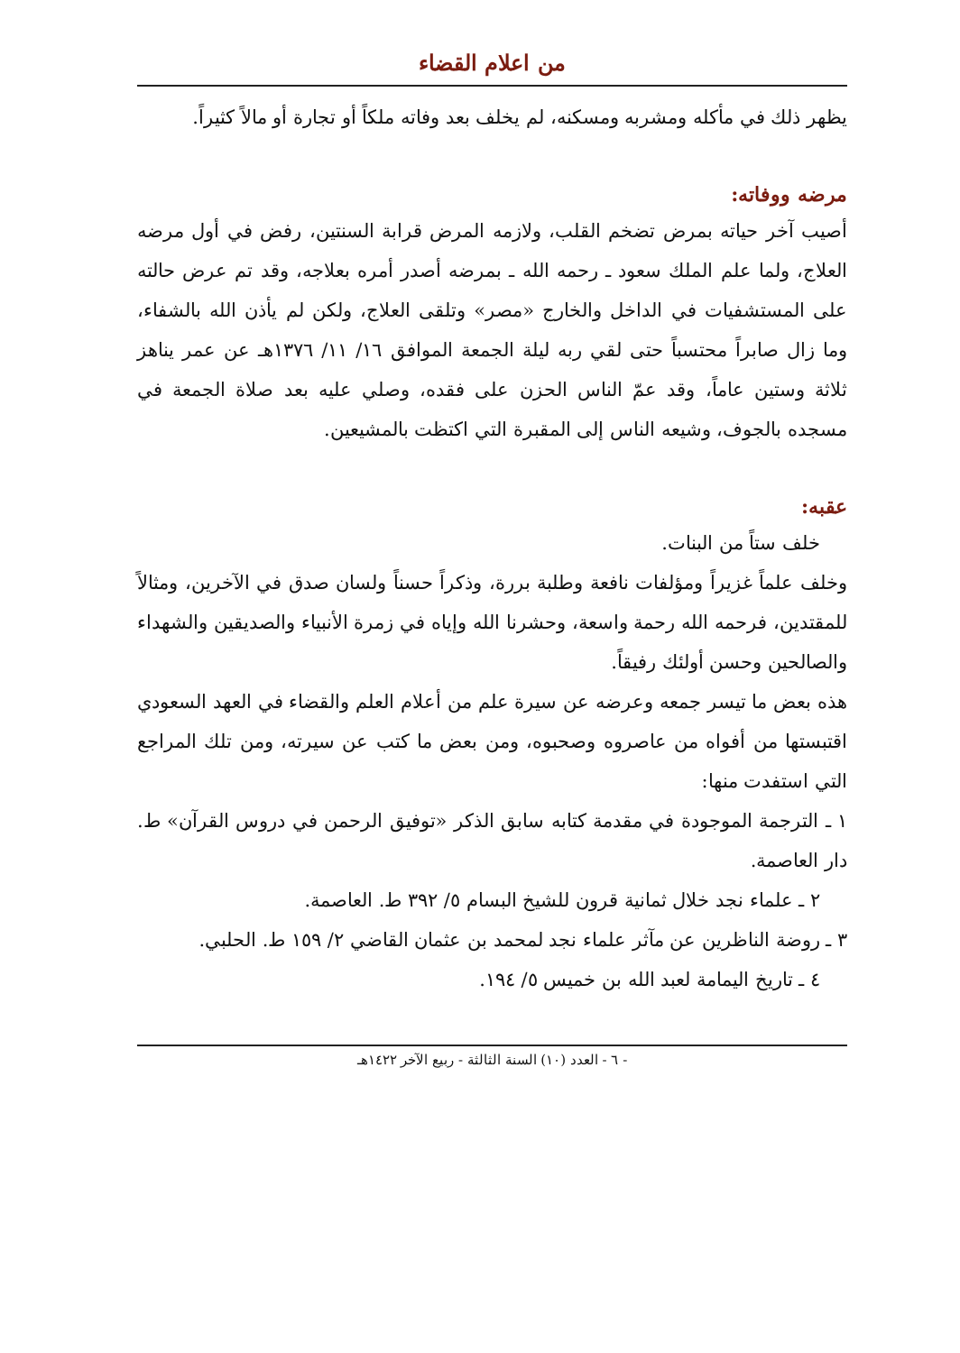من اعلام القضاء
يظهر ذلك في مأكله ومشربه ومسكنه، لم يخلف بعد وفاته ملكاً أو تجارة أو مالاً كثيراً.
مرضه ووفاته:
أصيب آخر حياته بمرض تضخم القلب، ولازمه المرض قرابة السنتين، رفض في أول مرضه العلاج، ولما علم الملك سعود ـ رحمه الله ـ بمرضه أصدر أمره بعلاجه، وقد تم عرض حالته على المستشفيات في الداخل والخارج «مصر» وتلقى العلاج، ولكن لم يأذن الله بالشفاء، وما زال صابراً محتسباً حتى لقي ربه ليلة الجمعة الموافق ١٦/ ١١/ ١٣٧٦هـ عن عمر يناهز ثلاثة وستين عاماً، وقد عمّ الناس الحزن على فقده، وصلي عليه بعد صلاة الجمعة في مسجده بالجوف، وشيعه الناس إلى المقبرة التي اكتظت بالمشيعين.
عقبه:
خلف ستاً من البنات.
وخلف علماً غزيراً ومؤلفات نافعة وطلبة بررة، وذكراً حسناً ولسان صدق في الآخرين، ومثالاً للمقتدين، فرحمه الله رحمة واسعة، وحشرنا الله وإياه في زمرة الأنبياء والصديقين والشهداء والصالحين وحسن أولئك رفيقاً.
هذه بعض ما تيسر جمعه وعرضه عن سيرة علم من أعلام العلم والقضاء في العهد السعودي اقتبستها من أفواه من عاصروه وصحبوه، ومن بعض ما كتب عن سيرته، ومن تلك المراجع التي استفدت منها:
١ ـ الترجمة الموجودة في مقدمة كتابه سابق الذكر «توفيق الرحمن في دروس القرآن» ط. دار العاصمة.
٢ ـ علماء نجد خلال ثمانية قرون للشيخ البسام ٥/ ٣٩٢ ط. العاصمة.
٣ ـ روضة الناظرين عن مآثر علماء نجد لمحمد بن عثمان القاضي ٢/ ١٥٩ ط. الحلبي.
٤ ـ تاريخ اليمامة لعبد الله بن خميس ٥/ ١٩٤.
- ٦ - العدد (١٠) السنة الثالثة - ربيع الآخر ١٤٢٢هـ